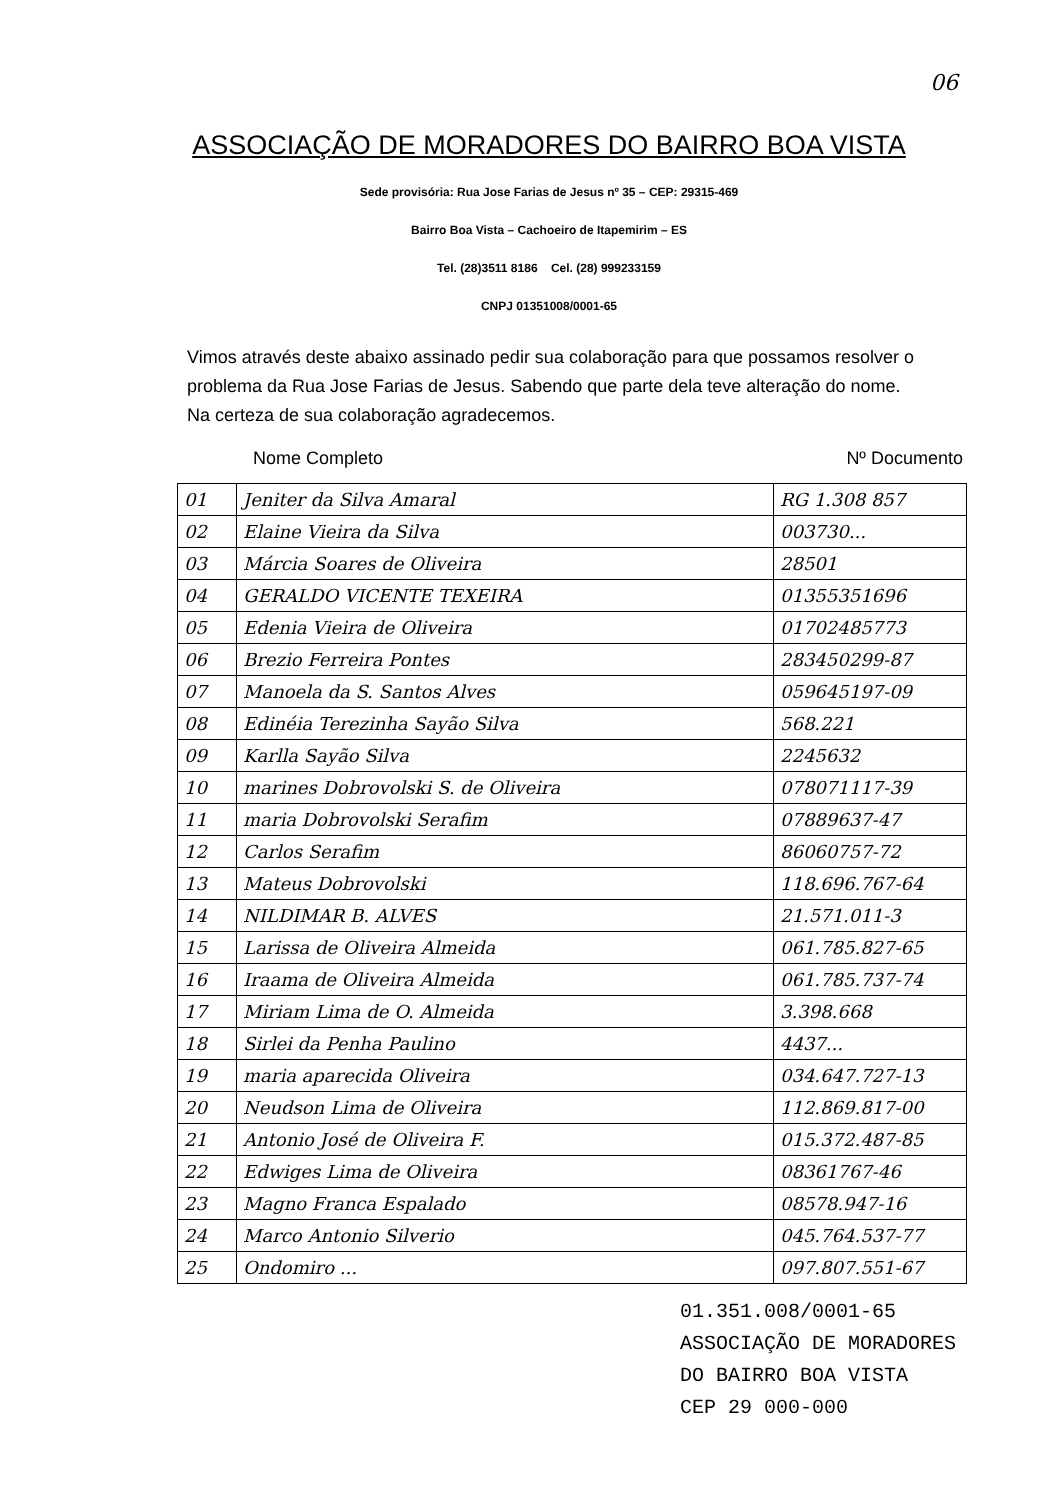06
ASSOCIAÇÃO DE MORADORES DO BAIRRO BOA VISTA
Sede provisória: Rua Jose Farias de Jesus nº 35 – CEP: 29315-469
Bairro Boa Vista – Cachoeiro de Itapemirim – ES
Tel. (28)3511 8186 Cel. (28) 999233159
CNPJ 01351008/0001-65
Vimos através deste abaixo assinado pedir sua colaboração para que possamos resolver o problema da Rua Jose Farias de Jesus. Sabendo que parte dela teve alteração do nome. Na certeza de sua colaboração agradecemos.
Nome Completo Nº Documento
| 01 | Jeniter da Silva Amaral | RG 1.308 857 |
| 02 | Elaine Vieira da Silva | 003730... |
| 03 | Márcia Soares de Oliveira | 28501 |
| 04 | GERALDO VICENTE TEXEIRA | 01355351696 |
| 05 | Edenia Vieira de Oliveira | 01702485773 |
| 06 | Brezio Ferreira Pontes | 283450299-87 |
| 07 | Manoela da S. Santos Alves | 059645197-09 |
| 08 | Edinéia Terezinha Sayão Silva | 568.221 |
| 09 | Karlla Sayão Silva | 2245632 |
| 10 | marines Dobrovolski S. de Oliveira | 078071117-39 |
| 11 | maria Dobrovolski Serafim | 07889637-47 |
| 12 | Carlos Serafim | 86060757-72 |
| 13 | Mateus Dobrovolski | 118.696.767-64 |
| 14 | NILDIMAR B. ALVES | 21.571.011-3 |
| 15 | Larissa de Oliveira Almeida | 061.785.827-65 |
| 16 | Iraama de Oliveira Almeida | 061.785.737-74 |
| 17 | Miriam Lima de O. Almeida | 3.398.668 |
| 18 | Sirlei da Penha Paulino | 4437... |
| 19 | maria aparecida Oliveira | 034.647.727-13 |
| 20 | Neudson Lima de Oliveira | 112.869.817-00 |
| 21 | Antonio José de Oliveira F. | 015.372.487-85 |
| 22 | Edwiges Lima de Oliveira | 08361767-46 |
| 23 | Magno Franca Espalado | 08578.947-16 |
| 24 | Marco Antonio Silverio | 045.764.537-77 |
| 25 | Ondomiro ... | 097.807.551-67 |
01.351.008/0001-65
ASSOCIAÇÃO DE MORADORES
DO BAIRRO BOA VISTA
CEP 29 000-000